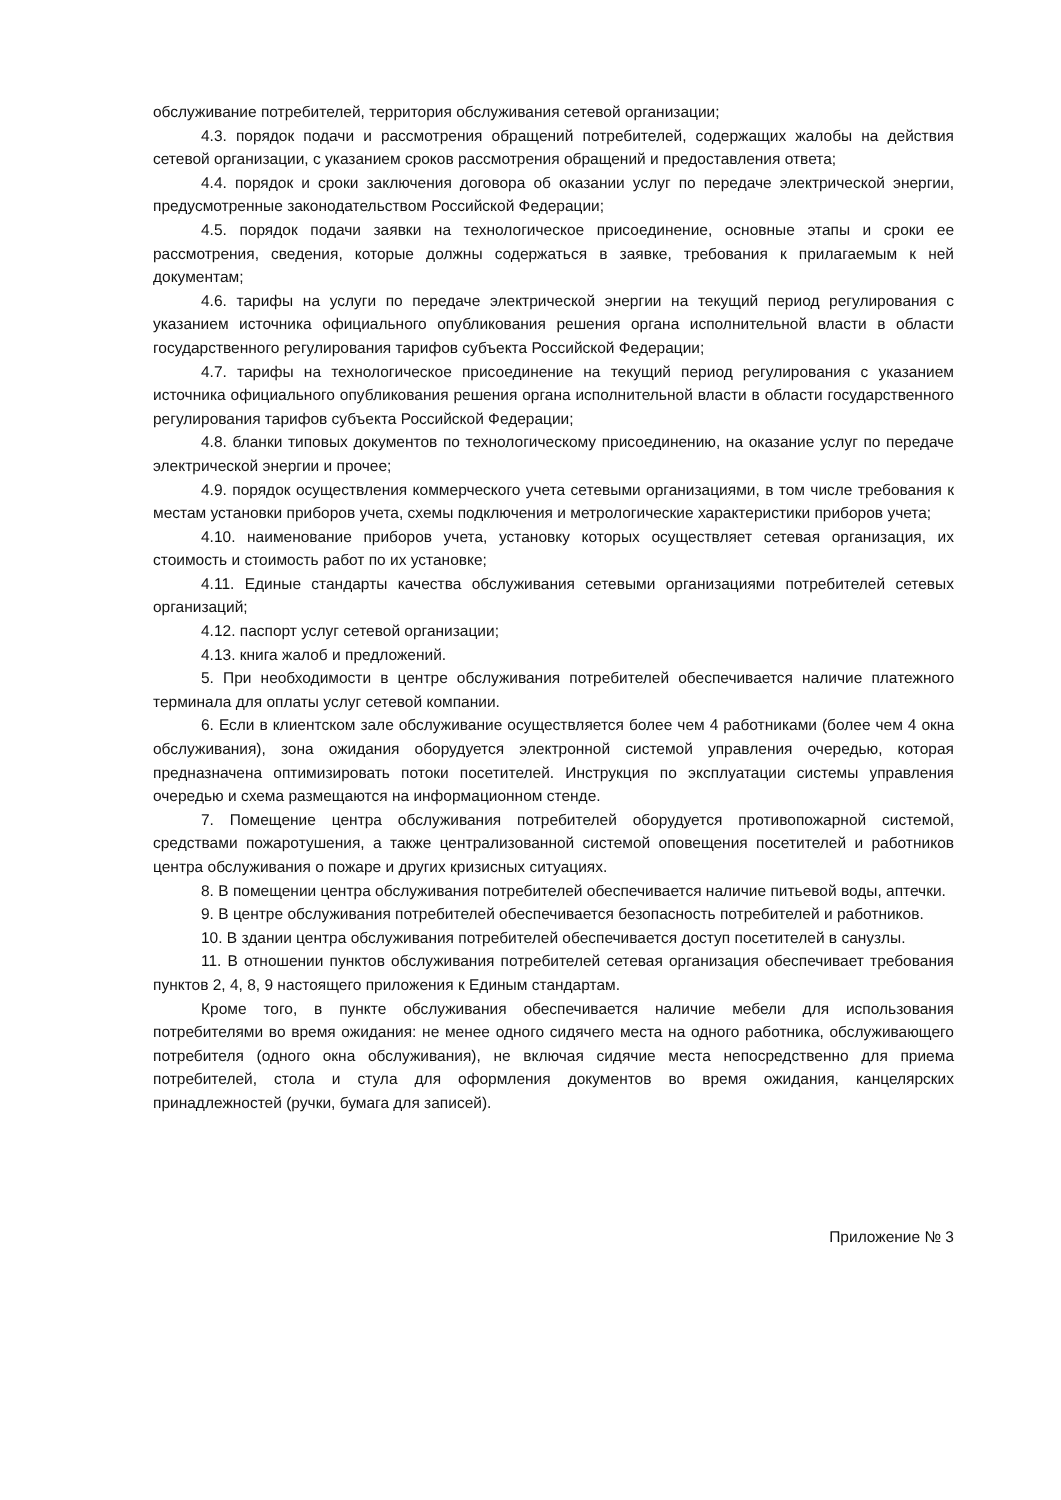обслуживание потребителей, территория обслуживания сетевой организации;
4.3. порядок подачи и рассмотрения обращений потребителей, содержащих жалобы на действия сетевой организации, с указанием сроков рассмотрения обращений и предоставления ответа;
4.4. порядок и сроки заключения договора об оказании услуг по передаче электрической энергии, предусмотренные законодательством Российской Федерации;
4.5. порядок подачи заявки на технологическое присоединение, основные этапы и сроки ее рассмотрения, сведения, которые должны содержаться в заявке, требования к прилагаемым к ней документам;
4.6. тарифы на услуги по передаче электрической энергии на текущий период регулирования с указанием источника официального опубликования решения органа исполнительной власти в области государственного регулирования тарифов субъекта Российской Федерации;
4.7. тарифы на технологическое присоединение на текущий период регулирования с указанием источника официального опубликования решения органа исполнительной власти в области государственного регулирования тарифов субъекта Российской Федерации;
4.8. бланки типовых документов по технологическому присоединению, на оказание услуг по передаче электрической энергии и прочее;
4.9. порядок осуществления коммерческого учета сетевыми организациями, в том числе требования к местам установки приборов учета, схемы подключения и метрологические характеристики приборов учета;
4.10. наименование приборов учета, установку которых осуществляет сетевая организация, их стоимость и стоимость работ по их установке;
4.11. Единые стандарты качества обслуживания сетевыми организациями потребителей сетевых организаций;
4.12. паспорт услуг сетевой организации;
4.13. книга жалоб и предложений.
5. При необходимости в центре обслуживания потребителей обеспечивается наличие платежного терминала для оплаты услуг сетевой компании.
6. Если в клиентском зале обслуживание осуществляется более чем 4 работниками (более чем 4 окна обслуживания), зона ожидания оборудуется электронной системой управления очередью, которая предназначена оптимизировать потоки посетителей. Инструкция по эксплуатации системы управления очередью и схема размещаются на информационном стенде.
7. Помещение центра обслуживания потребителей оборудуется противопожарной системой, средствами пожаротушения, а также централизованной системой оповещения посетителей и работников центра обслуживания о пожаре и других кризисных ситуациях.
8. В помещении центра обслуживания потребителей обеспечивается наличие питьевой воды, аптечки.
9. В центре обслуживания потребителей обеспечивается безопасность потребителей и работников.
10. В здании центра обслуживания потребителей обеспечивается доступ посетителей в санузлы.
11. В отношении пунктов обслуживания потребителей сетевая организация обеспечивает требования пунктов 2, 4, 8, 9 настоящего приложения к Единым стандартам.
Кроме того, в пункте обслуживания обеспечивается наличие мебели для использования потребителями во время ожидания: не менее одного сидячего места на одного работника, обслуживающего потребителя (одного окна обслуживания), не включая сидячие места непосредственно для приема потребителей, стола и стула для оформления документов во время ожидания, канцелярских принадлежностей (ручки, бумага для записей).
Приложение № 3